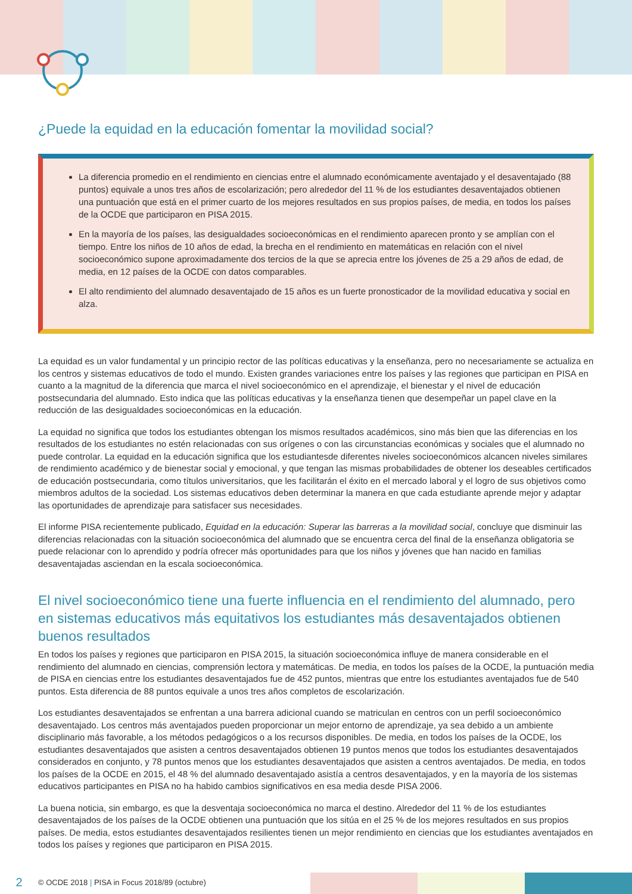¿Puede la equidad en la educación fomentar la movilidad social?
La diferencia promedio en el rendimiento en ciencias entre el alumnado económicamente aventajado y el desaventajado (88 puntos) equivale a unos tres años de escolarización; pero alrededor del 11 % de los estudiantes desaventajados obtienen una puntuación que está en el primer cuarto de los mejores resultados en sus propios países, de media, en todos los países de la OCDE que participaron en PISA 2015.
En la mayoría de los países, las desigualdades socioeconómicas en el rendimiento aparecen pronto y se amplían con el tiempo. Entre los niños de 10 años de edad, la brecha en el rendimiento en matemáticas en relación con el nivel socioeconómico supone aproximadamente dos tercios de la que se aprecia entre los jóvenes de 25 a 29 años de edad, de media, en 12 países de la OCDE con datos comparables.
El alto rendimiento del alumnado desaventajado de 15 años es un fuerte pronosticador de la movilidad educativa y social en alza.
La equidad es un valor fundamental y un principio rector de las políticas educativas y la enseñanza, pero no necesariamente se actualiza en los centros y sistemas educativos de todo el mundo. Existen grandes variaciones entre los países y las regiones que participan en PISA en cuanto a la magnitud de la diferencia que marca el nivel socioeconómico en el aprendizaje, el bienestar y el nivel de educación postsecundaria del alumnado. Esto indica que las políticas educativas y la enseñanza tienen que desempeñar un papel clave en la reducción de las desigualdades socioeconómicas en la educación.
La equidad no significa que todos los estudiantes obtengan los mismos resultados académicos, sino más bien que las diferencias en los resultados de los estudiantes no estén relacionadas con sus orígenes o con las circunstancias económicas y sociales que el alumnado no puede controlar. La equidad en la educación significa que los estudiantesde diferentes niveles socioeconómicos alcancen niveles similares de rendimiento académico y de bienestar social y emocional, y que tengan las mismas probabilidades de obtener los deseables certificados de educación postsecundaria, como títulos universitarios, que les facilitarán el éxito en el mercado laboral y el logro de sus objetivos como miembros adultos de la sociedad. Los sistemas educativos deben determinar la manera en que cada estudiante aprende mejor y adaptar las oportunidades de aprendizaje para satisfacer sus necesidades.
El informe PISA recientemente publicado, Equidad en la educación: Superar las barreras a la movilidad social, concluye que disminuir las diferencias relacionadas con la situación socioeconómica del alumnado que se encuentra cerca del final de la enseñanza obligatoria se puede relacionar con lo aprendido y podría ofrecer más oportunidades para que los niños y jóvenes que han nacido en familias desaventajadas asciendan en la escala socioeconómica.
El nivel socioeconómico tiene una fuerte influencia en el rendimiento del alumnado, pero en sistemas educativos más equitativos los estudiantes más desaventajados obtienen buenos resultados
En todos los países y regiones que participaron en PISA 2015, la situación socioeconómica influye de manera considerable en el rendimiento del alumnado en ciencias, comprensión lectora y matemáticas. De media, en todos los países de la OCDE, la puntuación media de PISA en ciencias entre los estudiantes desaventajados fue de 452 puntos, mientras que entre los estudiantes aventajados fue de 540 puntos. Esta diferencia de 88 puntos equivale a unos tres años completos de escolarización.
Los estudiantes desaventajados se enfrentan a una barrera adicional cuando se matriculan en centros con un perfil socioeconómico desaventajado. Los centros más aventajados pueden proporcionar un mejor entorno de aprendizaje, ya sea debido a un ambiente disciplinario más favorable, a los métodos pedagógicos o a los recursos disponibles. De media, en todos los países de la OCDE, los estudiantes desaventajados que asisten a centros desaventajados obtienen 19 puntos menos que todos los estudiantes desaventajados considerados en conjunto, y 78 puntos menos que los estudiantes desaventajados que asisten a centros aventajados. De media, en todos los países de la OCDE en 2015, el 48 % del alumnado desaventajado asistía a centros desaventajados, y en la mayoría de los sistemas educativos participantes en PISA no ha habido cambios significativos en esa media desde PISA 2006.
La buena noticia, sin embargo, es que la desventaja socioeconómica no marca el destino. Alrededor del 11 % de los estudiantes desaventajados de los países de la OCDE obtienen una puntuación que los sitúa en el 25 % de los mejores resultados en sus propios países. De media, estos estudiantes desaventajados resilientes tienen un mejor rendimiento en ciencias que los estudiantes aventajados en todos los países y regiones que participaron en PISA 2015.
2 © OCDE 2018 | PISA in Focus 2018/89 (octubre)